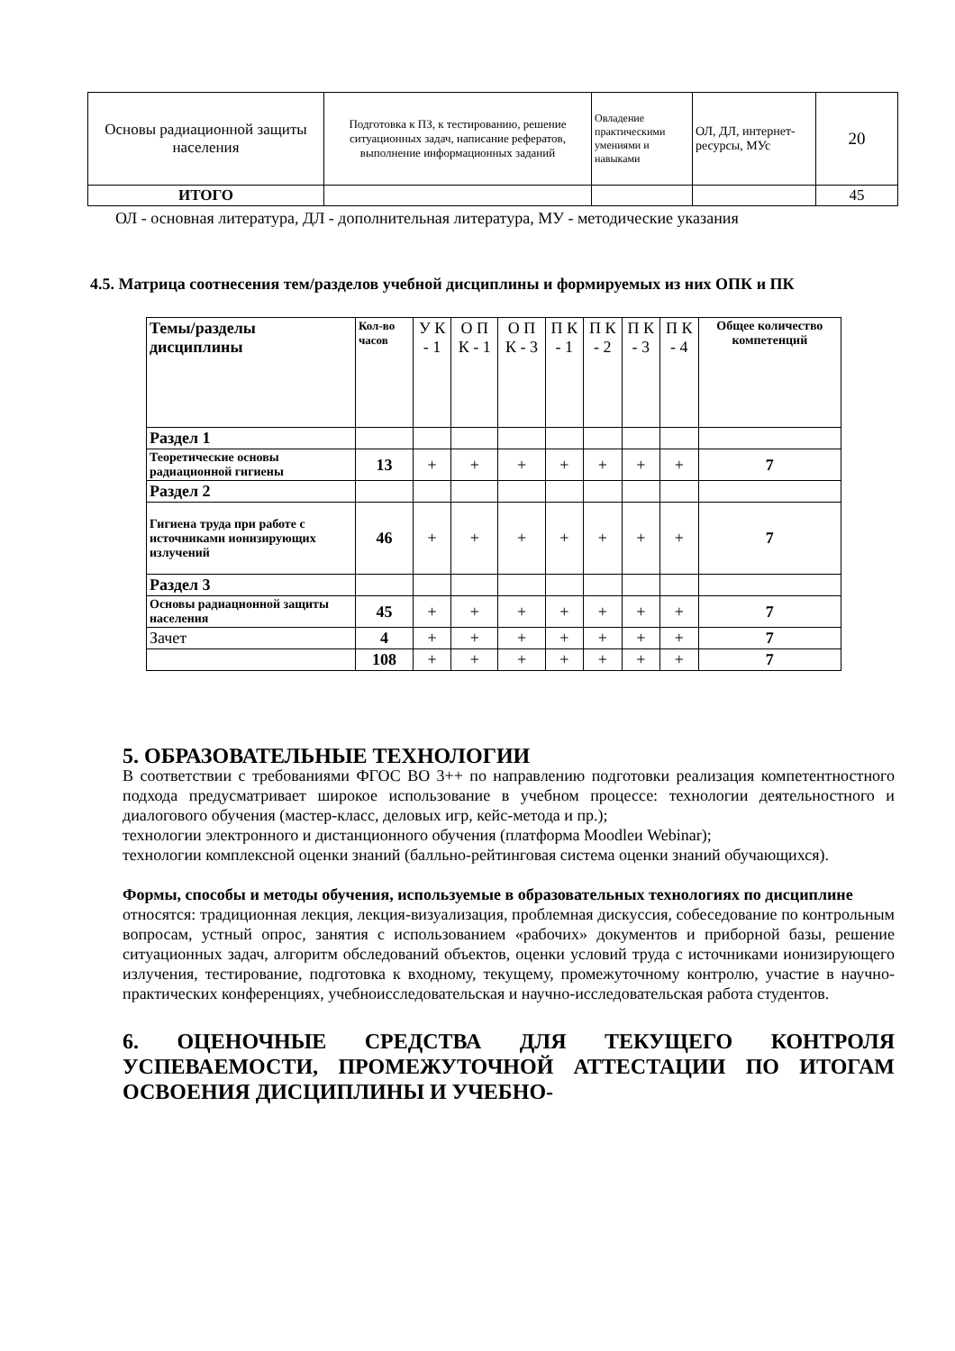| Основы радиационной защиты населения | Подготовка к ПЗ, к тестированию, решение ситуационных задач, написание рефератов, выполнение информационных заданий | Овладение практическими умениями и навыками | ОЛ, ДЛ, интернет-ресурсы, МУс | 20 |
| ИТОГО | | | | 45 |
ОЛ - основная литература, ДЛ - дополнительная литература, МУ - методические указания
4.5. Матрица соотнесения тем/разделов учебной дисциплины и формируемых из них ОПК и ПК
| Темы/разделы дисциплины | Кол-во часов | У К - 1 | О П К - 1 | О П К - 3 | П К - 1 | П К - 2 | П К - 3 | П К - 4 | Общее количество компетенций |
| Раздел 1 | | | | | | | | | |
| Теоретические основы радиационной гигиены | 13 | + | + | + | + | + | + | + | 7 |
| Раздел 2 | | | | | | | | | |
| Гигиена труда при работе с источниками ионизирующих излучений | 46 | + | + | + | + | + | + | + | 7 |
| Раздел 3 | | | | | | | | | |
| Основы радиационной защиты населения | 45 | + | + | + | + | + | + | + | 7 |
| Зачет | 4 | + | + | + | + | + | + | + | 7 |
| | 108 | + | + | + | + | + | + | + | 7 |
5. ОБРАЗОВАТЕЛЬНЫЕ ТЕХНОЛОГИИ
В соответствии с требованиями ФГОС ВО 3++ по направлению подготовки реализация компетентностного подхода предусматривает широкое использование в учебном процессе: технологии деятельностного и диалогового обучения (мастер-класс, деловых игр, кейс-метода и пр.);
технологии электронного и дистанционного обучения (платформа Moodleи Webinar);
технологии комплексной оценки знаний (балльно-рейтинговая система оценки знаний обучающихся).
Формы, способы и методы обучения, используемые в образовательных технологиях по дисциплине
относятся: традиционная лекция, лекция-визуализация, проблемная дискуссия, собеседование по контрольным вопросам, устный опрос, занятия с использованием «рабочих» документов и приборной базы, решение ситуационных задач, алгоритм обследований объектов, оценки условий труда с источниками ионизирующего излучения, тестирование, подготовка к входному, текущему, промежуточному контролю, участие в научно-практических конференциях, учебноисследовательская и научно-исследовательская работа студентов.
6. ОЦЕНОЧНЫЕ СРЕДСТВА ДЛЯ ТЕКУЩЕГО КОНТРОЛЯ УСПЕВАЕМОСТИ, ПРОМЕЖУТОЧНОЙ АТТЕСТАЦИИ ПО ИТОГАМ ОСВОЕНИЯ ДИСЦИПЛИНЫ И УЧЕБНО-